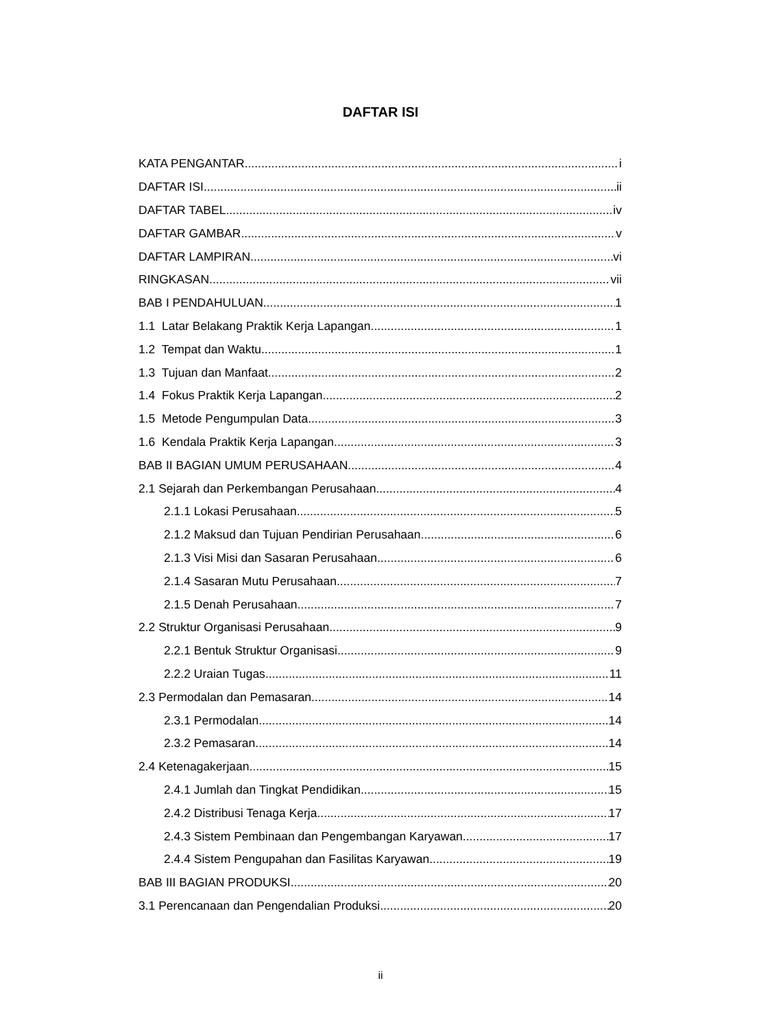DAFTAR ISI
KATA PENGANTAR i
DAFTAR ISI ii
DAFTAR TABEL iv
DAFTAR GAMBAR v
DAFTAR LAMPIRAN vi
RINGKASAN vii
BAB I PENDAHULUAN 1
1.1 Latar Belakang Praktik Kerja Lapangan 1
1.2 Tempat dan Waktu 1
1.3 Tujuan dan Manfaat 2
1.4 Fokus Praktik Kerja Lapangan 2
1.5 Metode Pengumpulan Data 3
1.6 Kendala Praktik Kerja Lapangan 3
BAB II BAGIAN UMUM PERUSAHAAN 4
2.1 Sejarah dan Perkembangan Perusahaan 4
2.1.1 Lokasi Perusahaan 5
2.1.2 Maksud dan Tujuan Pendirian Perusahaan 6
2.1.3 Visi Misi dan Sasaran Perusahaan 6
2.1.4 Sasaran Mutu Perusahaan 7
2.1.5 Denah Perusahaan 7
2.2 Struktur Organisasi Perusahaan 9
2.2.1 Bentuk Struktur Organisasi 9
2.2.2 Uraian Tugas 11
2.3 Permodalan dan Pemasaran 14
2.3.1 Permodalan 14
2.3.2 Pemasaran 14
2.4 Ketenagakerjaan 15
2.4.1 Jumlah dan Tingkat Pendidikan 15
2.4.2 Distribusi Tenaga Kerja 17
2.4.3 Sistem Pembinaan dan Pengembangan Karyawan 17
2.4.4 Sistem Pengupahan dan Fasilitas Karyawan 19
BAB III BAGIAN PRODUKSI 20
3.1 Perencanaan dan Pengendalian Produksi 20
ii